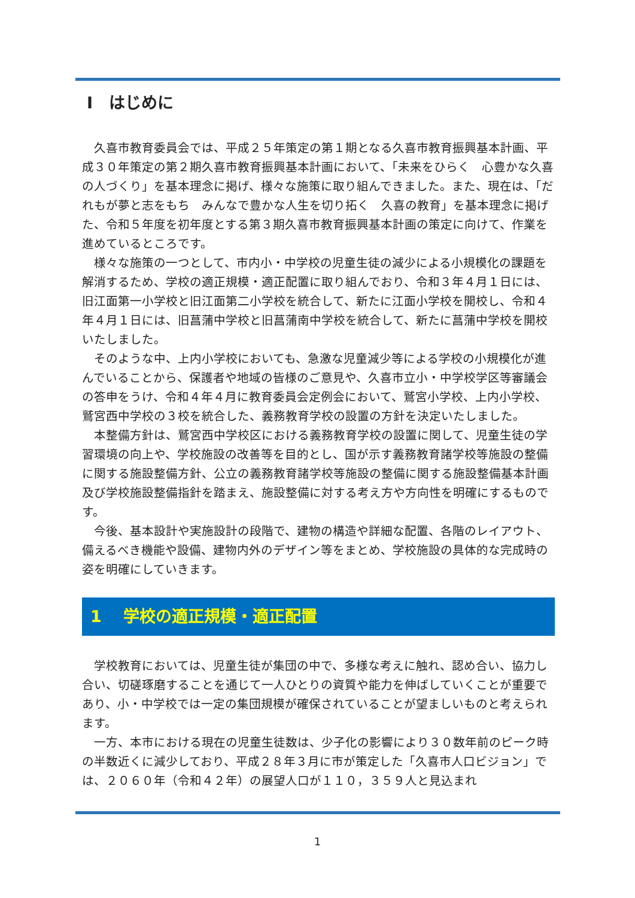Ⅰ　はじめに
久喜市教育委員会では、平成２５年策定の第１期となる久喜市教育振興基本計画、平成３０年策定の第２期久喜市教育振興基本計画において、「未来をひらく　心豊かな久喜の人づくり」を基本理念に掲げ、様々な施策に取り組んできました。また、現在は、「だれもが夢と志をもち　みんなで豊かな人生を切り拓く　久喜の教育」を基本理念に掲げた、令和５年度を初年度とする第３期久喜市教育振興基本計画の策定に向けて、作業を進めているところです。
様々な施策の一つとして、市内小・中学校の児童生徒の減少による小規模化の課題を解消するため、学校の適正規模・適正配置に取り組んでおり、令和３年４月１日には、旧江面第一小学校と旧江面第二小学校を統合して、新たに江面小学校を開校し、令和４年４月１日には、旧菖蒲中学校と旧菖蒲南中学校を統合して、新たに菖蒲中学校を開校いたしました。
そのような中、上内小学校においても、急激な児童減少等による学校の小規模化が進んでいることから、保護者や地域の皆様のご意見や、久喜市立小・中学校学区等審議会の答申をうけ、令和４年４月に教育委員会定例会において、鷲宮小学校、上内小学校、鷲宮西中学校の３校を統合した、義務教育学校の設置の方針を決定いたしました。
本整備方針は、鷲宮西中学校区における義務教育学校の設置に関して、児童生徒の学習環境の向上や、学校施設の改善等を目的とし、国が示す義務教育諸学校等施設の整備に関する施設整備方針、公立の義務教育諸学校等施設の整備に関する施設整備基本計画及び学校施設整備指針を踏まえ、施設整備に対する考え方や方向性を明確にするものです。
今後、基本設計や実施設計の段階で、建物の構造や詳細な配置、各階のレイアウト、備えるべき機能や設備、建物内外のデザイン等をまとめ、学校施設の具体的な完成時の姿を明確にしていきます。
1　 学校の適正規模・適正配置
学校教育においては、児童生徒が集団の中で、多様な考えに触れ、認め合い、協力し合い、切磋琢磨することを通じて一人ひとりの資質や能力を伸ばしていくことが重要であり、小・中学校では一定の集団規模が確保されていることが望ましいものと考えられます。
一方、本市における現在の児童生徒数は、少子化の影響により３０数年前のピーク時の半数近くに減少しており、平成２８年３月に市が策定した「久喜市人口ビジョン」では、２０６０年（令和４２年）の展望人口が１１０，３５９人と見込まれ
1